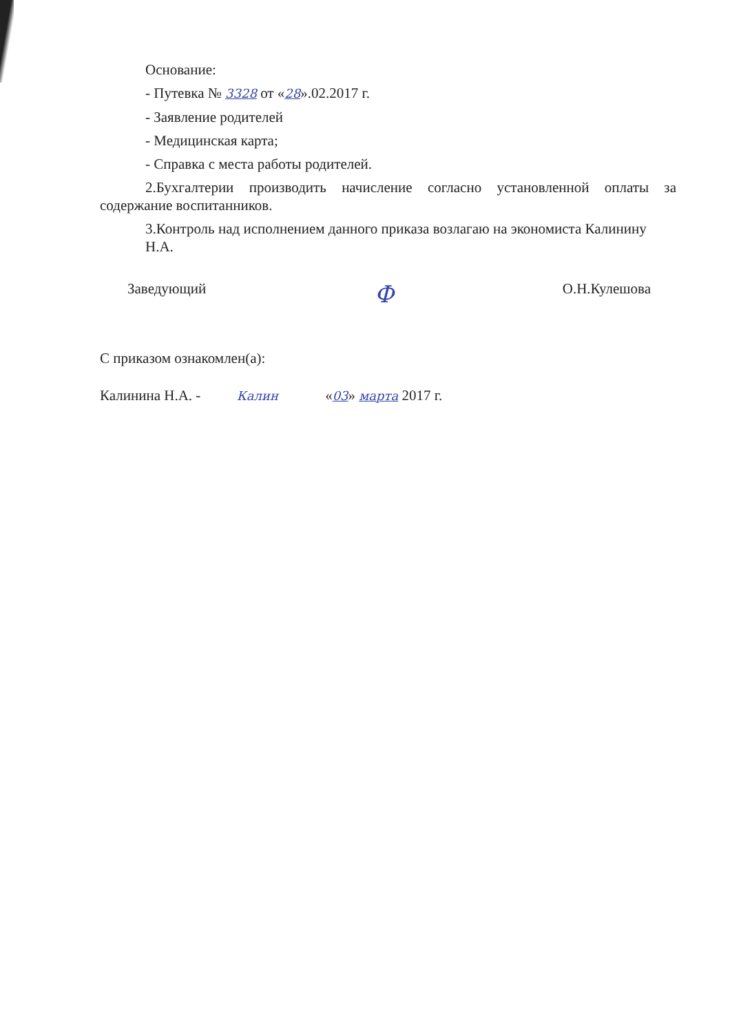Основание:
- Путевка № 3328 от «28».02.2017 г.
- Заявление родителей
- Медицинская карта;
- Справка с места работы родителей.
2.Бухгалтерии производить начисление согласно установленной оплаты за содержание воспитанников.
3.Контроль над исполнением данного приказа возлагаю на экономиста Калинину Н.А.
Заведующий Ф О.Н.Кулешова
С приказом ознакомлен(а):
Калинина Н.А. - Калин «03» марта 2017 г.